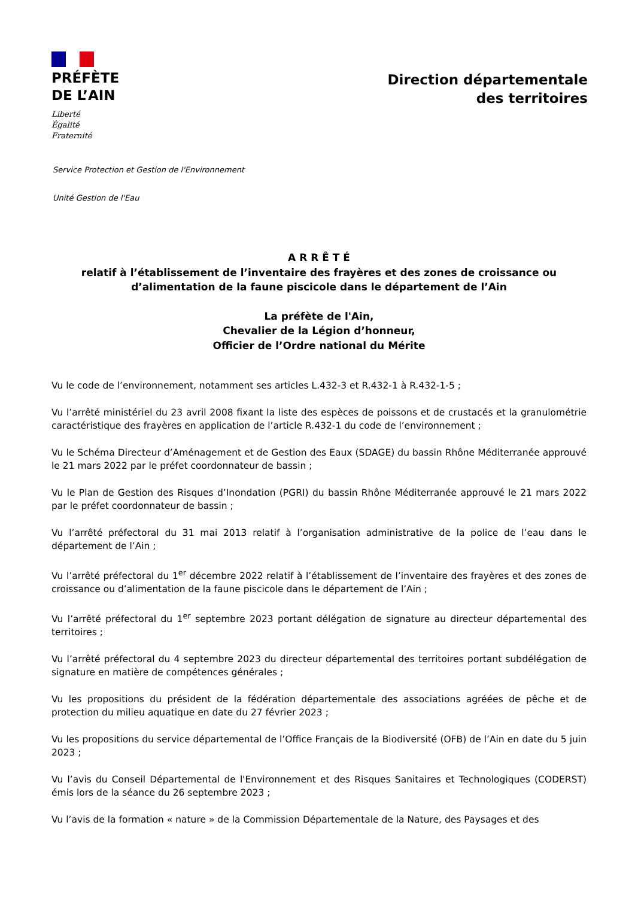PRÉFÈTE
DE L’AIN
Liberté
Égalité
Fraternité
Direction départementale
des territoires
Service Protection et Gestion de l'Environnement
Unité Gestion de l'Eau
A R R Ê T É
relatif à l’établissement de l’inventaire des frayères et des zones de croissance ou
d’alimentation de la faune piscicole dans le département de l’Ain
La préfète de l'Ain,
Chevalier de la Légion d’honneur,
Officier de l’Ordre national du Mérite
Vu le code de l’environnement, notamment ses articles L.432-3 et R.432-1 à R.432-1-5 ;
Vu l’arrêté ministériel du 23 avril 2008 fixant la liste des espèces de poissons et de crustacés et la granulométrie caractéristique des frayères en application de l’article R.432-1 du code de l’environnement ;
Vu le Schéma Directeur d’Aménagement et de Gestion des Eaux (SDAGE) du bassin Rhône Méditerranée approuvé le 21 mars 2022 par le préfet coordonnateur de bassin ;
Vu le Plan de Gestion des Risques d’Inondation (PGRI) du bassin Rhône Méditerranée approuvé le 21 mars 2022 par le préfet coordonnateur de bassin ;
Vu l’arrêté préfectoral du 31 mai 2013 relatif à l’organisation administrative de la police de l’eau dans le département de l’Ain ;
Vu l’arrêté préfectoral du 1<sup>er</sup> décembre 2022 relatif à l’établissement de l’inventaire des frayères et des zones de croissance ou d’alimentation de la faune piscicole dans le département de l’Ain ;
Vu l’arrêté préfectoral du 1<sup>er</sup> septembre 2023 portant délégation de signature au directeur départemental des territoires ;
Vu l’arrêté préfectoral du 4 septembre 2023 du directeur départemental des territoires portant subdélégation de signature en matière de compétences générales ;
Vu les propositions du président de la fédération départementale des associations agréées de pêche et de protection du milieu aquatique en date du 27 février 2023 ;
Vu les propositions du service départemental de l’Office Français de la Biodiversité (OFB) de l’Ain en date du 5 juin 2023 ;
Vu l’avis du Conseil Départemental de l'Environnement et des Risques Sanitaires et Technologiques (CODERST) émis lors de la séance du 26 septembre 2023 ;
Vu l’avis de la formation « nature » de la Commission Départementale de la Nature, des Paysages et des